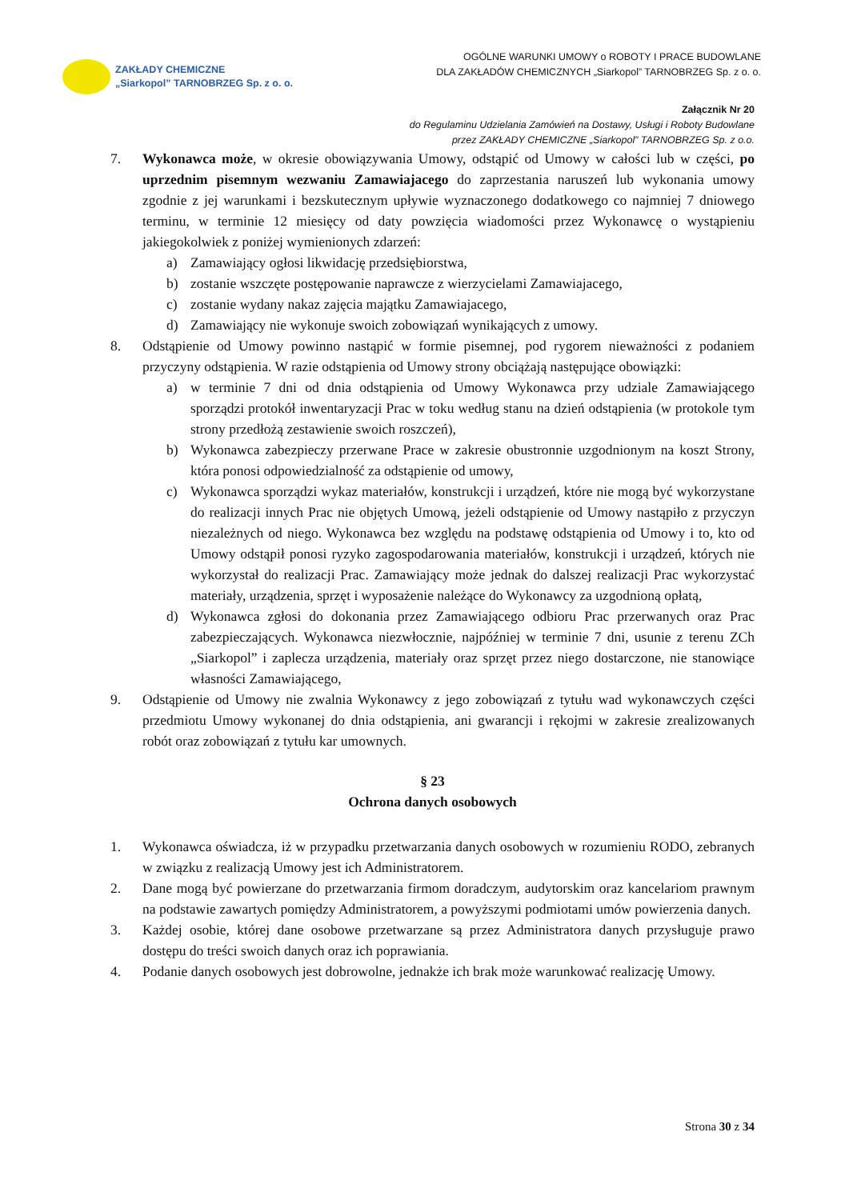ZAKŁADY CHEMICZNE
„Siarkopol” TARNOBRZEG Sp. z o. o.
OGÓLNE WARUNKI UMOWY o ROBOTY I PRACE BUDOWLANE
DLA ZAKŁADÓW CHEMICZNYCH „Siarkopol” TARNOBRZEG Sp. z o. o.
Załącznik Nr 20
do Regulaminu Udzielania Zamówień na Dostawy, Usługi i Roboty Budowlane
przez ZAKŁADY CHEMICZNE „Siarkopol” TARNOBRZEG Sp. z o.o.
7. Wykonawca może, w okresie obowiązywania Umowy, odstąpić od Umowy w całości lub w części, po uprzednim pisemnym wezwaniu Zamawiajacego do zaprzestania naruszeń lub wykonania umowy zgodnie z jej warunkami i bezskutecznym upływie wyznaczonego dodatkowego co najmniej 7 dniowego terminu, w terminie 12 miesięcy od daty powzięcia wiadomości przez Wykonawcę o wystąpieniu jakiegokolwiek z poniżej wymienionych zdarzeń:
a) Zamawiający ogłosi likwidację przedsiębiorstwa,
b) zostanie wszczęte postępowanie naprawcze z wierzycielami Zamawiajacego,
c) zostanie wydany nakaz zajęcia majątku Zamawiajacego,
d) Zamawiający nie wykonuje swoich zobowiązań wynikających z umowy.
8. Odstąpienie od Umowy powinno nastąpić w formie pisemnej, pod rygorem nieważności z podaniem przyczyny odstąpienia. W razie odstąpienia od Umowy strony obciążają następujące obowiązki:
a) w terminie 7 dni od dnia odstąpienia od Umowy Wykonawca przy udziale Zamawiającego sporządzi protokół inwentaryzacji Prac w toku według stanu na dzień odstąpienia (w protokole tym strony przedłożą zestawienie swoich roszczeń),
b) Wykonawca zabezpieczy przerwane Prace w zakresie obustronnie uzgodnionym na koszt Strony, która ponosi odpowiedzialność za odstąpienie od umowy,
c) Wykonawca sporządzi wykaz materiałów, konstrukcji i urządzeń, które nie mogą być wykorzystane do realizacji innych Prac nie objętych Umową, jeżeli odstąpienie od Umowy nastąpiło z przyczyn niezależnych od niego. Wykonawca bez względu na podstawę odstąpienia od Umowy i to, kto od Umowy odstąpił ponosi ryzyko zagospodarowania materiałów, konstrukcji i urządzeń, których nie wykorzystał do realizacji Prac. Zamawiający może jednak do dalszej realizacji Prac wykorzystać materiały, urządzenia, sprzęt i wyposażenie należące do Wykonawcy za uzgodnioną opłatą,
d) Wykonawca zgłosi do dokonania przez Zamawiającego odbioru Prac przerwanych oraz Prac zabezpieczających. Wykonawca niezwłocznie, najpóźniej w terminie 7 dni, usunie z terenu ZCh „Siarkopol” i zaplecza urządzenia, materiały oraz sprzęt przez niego dostarczone, nie stanowiące własności Zamawiającego,
9. Odstąpienie od Umowy nie zwalnia Wykonawcy z jego zobowiązań z tytułu wad wykonawczych części przedmiotu Umowy wykonanej do dnia odstąpienia, ani gwarancji i rękojmi w zakresie zrealizowanych robót oraz zobowiązań z tytułu kar umownych.
§ 23
Ochrona danych osobowych
1. Wykonawca oświadcza, iż w przypadku przetwarzania danych osobowych w rozumieniu RODO, zebranych w związku z realizacją Umowy jest ich Administratorem.
2. Dane mogą być powierzane do przetwarzania firmom doradczym, audytorskim oraz kancelariom prawnym na podstawie zawartych pomiędzy Administratorem, a powyższymi podmiotami umów powierzenia danych.
3. Każdej osobie, której dane osobowe przetwarzane są przez Administratora danych przysługuje prawo dostępu do treści swoich danych oraz ich poprawiania.
4. Podanie danych osobowych jest dobrowolne, jednakże ich brak może warunkować realizację Umowy.
Strona 30 z 34